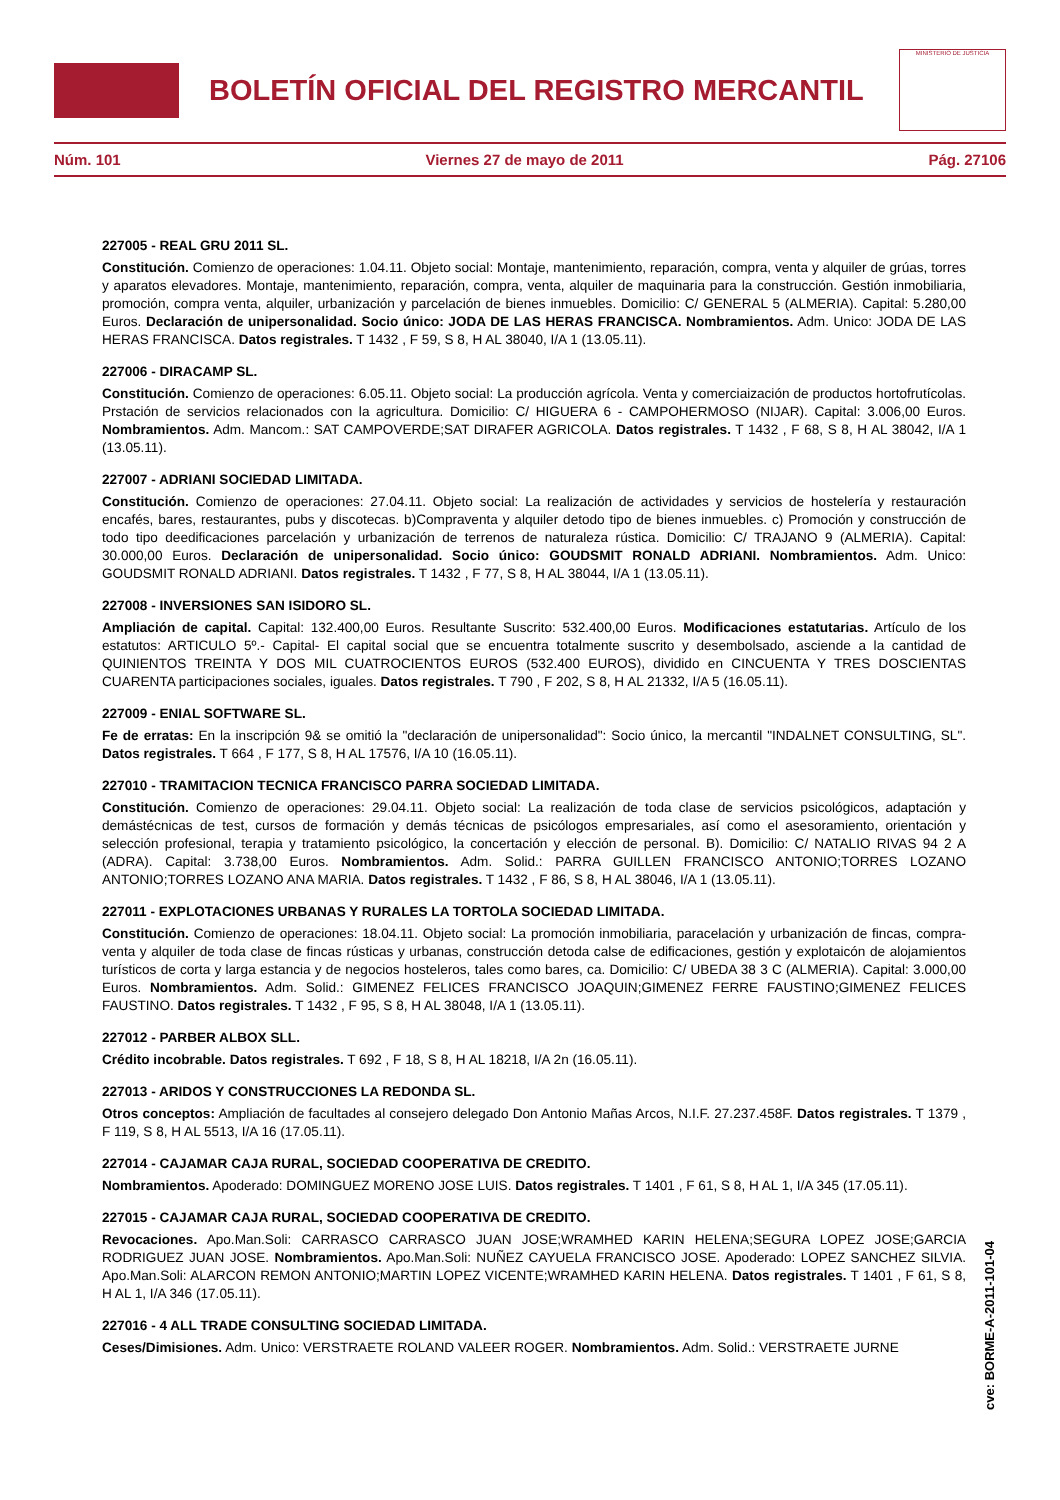BOLETÍN OFICIAL DEL REGISTRO MERCANTIL
MINISTERIO DE JUSTICIA
Núm. 101 Viernes 27 de mayo de 2011 Pág. 27106
227005 - REAL GRU 2011 SL.
Constitución. Comienzo de operaciones: 1.04.11. Objeto social: Montaje, mantenimiento, reparación, compra, venta y alquiler de grúas, torres y aparatos elevadores. Montaje, mantenimiento, reparación, compra, venta, alquiler de maquinaria para la construcción. Gestión inmobiliaria, promoción, compra venta, alquiler, urbanización y parcelación de bienes inmuebles. Domicilio: C/ GENERAL 5 (ALMERIA). Capital: 5.280,00 Euros. Declaración de unipersonalidad. Socio único: JODA DE LAS HERAS FRANCISCA. Nombramientos. Adm. Unico: JODA DE LAS HERAS FRANCISCA. Datos registrales. T 1432 , F 59, S 8, H AL 38040, I/A 1 (13.05.11).
227006 - DIRACAMP SL.
Constitución. Comienzo de operaciones: 6.05.11. Objeto social: La producción agrícola. Venta y comerciaización de productos hortofrutícolas. Prstación de servicios relacionados con la agricultura. Domicilio: C/ HIGUERA 6 - CAMPOHERMOSO (NIJAR). Capital: 3.006,00 Euros. Nombramientos. Adm. Mancom.: SAT CAMPOVERDE;SAT DIRAFER AGRICOLA. Datos registrales. T 1432 , F 68, S 8, H AL 38042, I/A 1 (13.05.11).
227007 - ADRIANI SOCIEDAD LIMITADA.
Constitución. Comienzo de operaciones: 27.04.11. Objeto social: La realización de actividades y servicios de hostelería y restauración encafés, bares, restaurantes, pubs y discotecas. b)Compraventa y alquiler detodo tipo de bienes inmuebles. c) Promoción y construcción de todo tipo deedificaciones parcelación y urbanización de terrenos de naturaleza rústica. Domicilio: C/ TRAJANO 9 (ALMERIA). Capital: 30.000,00 Euros. Declaración de unipersonalidad. Socio único: GOUDSMIT RONALD ADRIANI. Nombramientos. Adm. Unico: GOUDSMIT RONALD ADRIANI. Datos registrales. T 1432 , F 77, S 8, H AL 38044, I/A 1 (13.05.11).
227008 - INVERSIONES SAN ISIDORO SL.
Ampliación de capital. Capital: 132.400,00 Euros. Resultante Suscrito: 532.400,00 Euros. Modificaciones estatutarias. Artículo de los estatutos: ARTICULO 5º.- Capital- El capital social que se encuentra totalmente suscrito y desembolsado, asciende a la cantidad de QUINIENTOS TREINTA Y DOS MIL CUATROCIENTOS EUROS (532.400 EUROS), dividido en CINCUENTA Y TRES DOSCIENTAS CUARENTA participaciones sociales, iguales. Datos registrales. T 790 , F 202, S 8, H AL 21332, I/A 5 (16.05.11).
227009 - ENIAL SOFTWARE SL.
Fe de erratas: En la inscripción 9& se omitió la "declaración de unipersonalidad": Socio único, la mercantil "INDALNET CONSULTING, SL". Datos registrales. T 664 , F 177, S 8, H AL 17576, I/A 10 (16.05.11).
227010 - TRAMITACION TECNICA FRANCISCO PARRA SOCIEDAD LIMITADA.
Constitución. Comienzo de operaciones: 29.04.11. Objeto social: La realización de toda clase de servicios psicológicos, adaptación y demástécnicas de test, cursos de formación y demás técnicas de psicólogos empresariales, así como el asesoramiento, orientación y selección profesional, terapia y tratamiento psicológico, la concertación y elección de personal. B). Domicilio: C/ NATALIO RIVAS 94 2 A (ADRA). Capital: 3.738,00 Euros. Nombramientos. Adm. Solid.: PARRA GUILLEN FRANCISCO ANTONIO;TORRES LOZANO ANTONIO;TORRES LOZANO ANA MARIA. Datos registrales. T 1432 , F 86, S 8, H AL 38046, I/A 1 (13.05.11).
227011 - EXPLOTACIONES URBANAS Y RURALES LA TORTOLA SOCIEDAD LIMITADA.
Constitución. Comienzo de operaciones: 18.04.11. Objeto social: La promoción inmobiliaria, paracelación y urbanización de fincas, compra-venta y alquiler de toda clase de fincas rústicas y urbanas, construcción detoda calse de edificaciones, gestión y explotaicón de alojamientos turísticos de corta y larga estancia y de negocios hosteleros, tales como bares, ca. Domicilio: C/ UBEDA 38 3 C (ALMERIA). Capital: 3.000,00 Euros. Nombramientos. Adm. Solid.: GIMENEZ FELICES FRANCISCO JOAQUIN;GIMENEZ FERRE FAUSTINO;GIMENEZ FELICES FAUSTINO. Datos registrales. T 1432 , F 95, S 8, H AL 38048, I/A 1 (13.05.11).
227012 - PARBER ALBOX SLL.
Crédito incobrable. Datos registrales. T 692 , F 18, S 8, H AL 18218, I/A 2n (16.05.11).
227013 - ARIDOS Y CONSTRUCCIONES LA REDONDA SL.
Otros conceptos: Ampliación de facultades al consejero delegado Don Antonio Mañas Arcos, N.I.F. 27.237.458F. Datos registrales. T 1379 , F 119, S 8, H AL 5513, I/A 16 (17.05.11).
227014 - CAJAMAR CAJA RURAL, SOCIEDAD COOPERATIVA DE CREDITO.
Nombramientos. Apoderado: DOMINGUEZ MORENO JOSE LUIS. Datos registrales. T 1401 , F 61, S 8, H AL 1, I/A 345 (17.05.11).
227015 - CAJAMAR CAJA RURAL, SOCIEDAD COOPERATIVA DE CREDITO.
Revocaciones. Apo.Man.Soli: CARRASCO CARRASCO JUAN JOSE;WRAMHED KARIN HELENA;SEGURA LOPEZ JOSE;GARCIA RODRIGUEZ JUAN JOSE. Nombramientos. Apo.Man.Soli: NUÑEZ CAYUELA FRANCISCO JOSE. Apoderado: LOPEZ SANCHEZ SILVIA. Apo.Man.Soli: ALARCON REMON ANTONIO;MARTIN LOPEZ VICENTE;WRAMHED KARIN HELENA. Datos registrales. T 1401 , F 61, S 8, H AL 1, I/A 346 (17.05.11).
227016 - 4 ALL TRADE CONSULTING SOCIEDAD LIMITADA.
Ceses/Dimisiones. Adm. Unico: VERSTRAETE ROLAND VALEER ROGER. Nombramientos. Adm. Solid.: VERSTRAETE JURNE
cve: BORME-A-2011-101-04